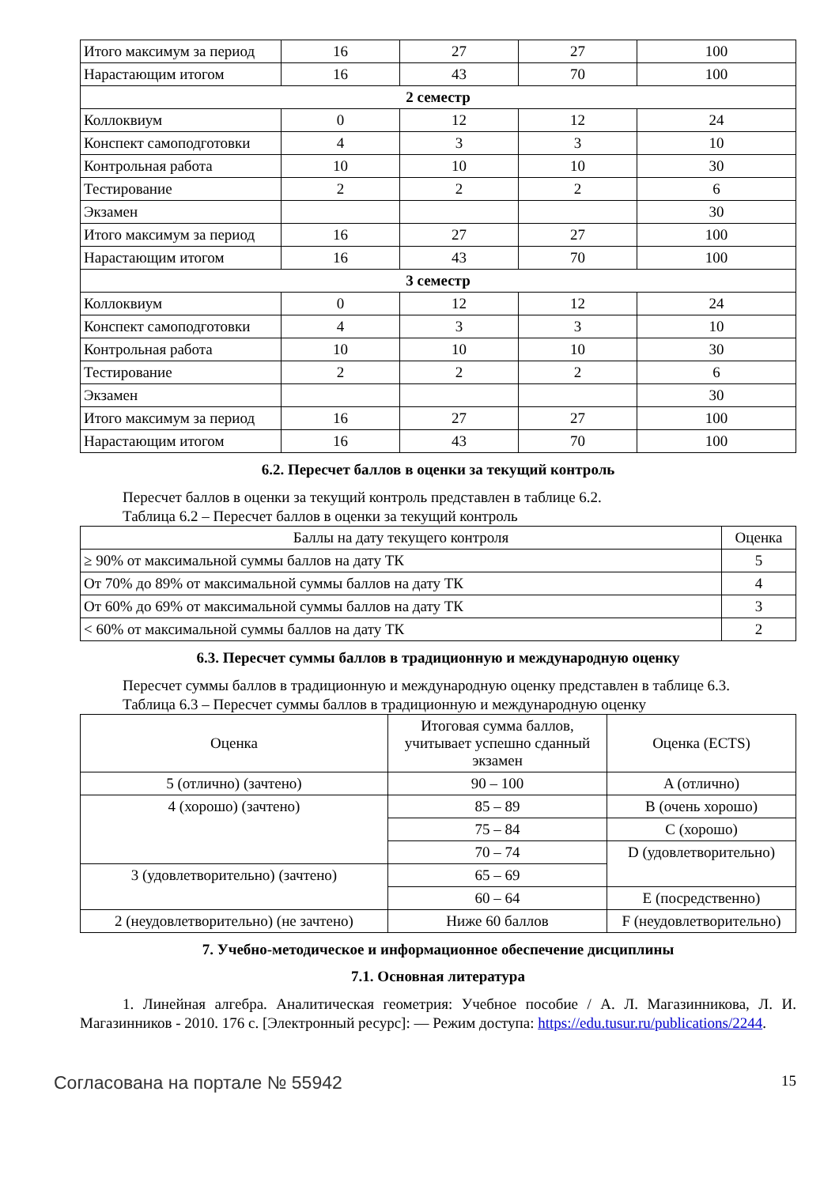| Итого максимум за период | 16 | 27 | 27 | 100 |
| Нарастающим итогом | 16 | 43 | 70 | 100 |
| 2 семестр | | | | |
| Коллоквиум | 0 | 12 | 12 | 24 |
| Конспект самоподготовки | 4 | 3 | 3 | 10 |
| Контрольная работа | 10 | 10 | 10 | 30 |
| Тестирование | 2 | 2 | 2 | 6 |
| Экзамен | | | | 30 |
| Итого максимум за период | 16 | 27 | 27 | 100 |
| Нарастающим итогом | 16 | 43 | 70 | 100 |
| 3 семестр | | | | |
| Коллоквиум | 0 | 12 | 12 | 24 |
| Конспект самоподготовки | 4 | 3 | 3 | 10 |
| Контрольная работа | 10 | 10 | 10 | 30 |
| Тестирование | 2 | 2 | 2 | 6 |
| Экзамен | | | | 30 |
| Итого максимум за период | 16 | 27 | 27 | 100 |
| Нарастающим итогом | 16 | 43 | 70 | 100 |
6.2. Пересчет баллов в оценки за текущий контроль
Пересчет баллов в оценки за текущий контроль представлен в таблице 6.2.
Таблица 6.2 – Пересчет баллов в оценки за текущий контроль
| Баллы на дату текущего контроля | Оценка |
| --- | --- |
| ≥ 90% от максимальной суммы баллов на дату ТК | 5 |
| От 70% до 89% от максимальной суммы баллов на дату ТК | 4 |
| От 60% до 69% от максимальной суммы баллов на дату ТК | 3 |
| < 60% от максимальной суммы баллов на дату ТК | 2 |
6.3. Пересчет суммы баллов в традиционную и международную оценку
Пересчет суммы баллов в традиционную и международную оценку представлен в таблице 6.3.
Таблица 6.3 – Пересчет суммы баллов в традиционную и международную оценку
| Оценка | Итоговая сумма баллов, учитывает успешно сданный экзамен | Оценка (ECTS) |
| --- | --- | --- |
| 5 (отлично) (зачтено) | 90 – 100 | A (отлично) |
| 4 (хорошо) (зачтено) | 85 – 89 | B (очень хорошо) |
| | 75 – 84 | C (хорошо) |
| | 70 – 74 | D (удовлетворительно) |
| 3 (удовлетворительно) (зачтено) | 65 – 69 | |
| | 60 – 64 | E (посредственно) |
| 2 (неудовлетворительно) (не зачтено) | Ниже 60 баллов | F (неудовлетворительно) |
7. Учебно-методическое и информационное обеспечение дисциплины
7.1. Основная литература
1. Линейная алгебра. Аналитическая геометрия: Учебное пособие / А. Л. Магазинникова, Л. И. Магазинников - 2010. 176 с. [Электронный ресурс]: — Режим доступа: https://edu.tusur.ru/publications/2244.
Согласована на портале № 55942 15